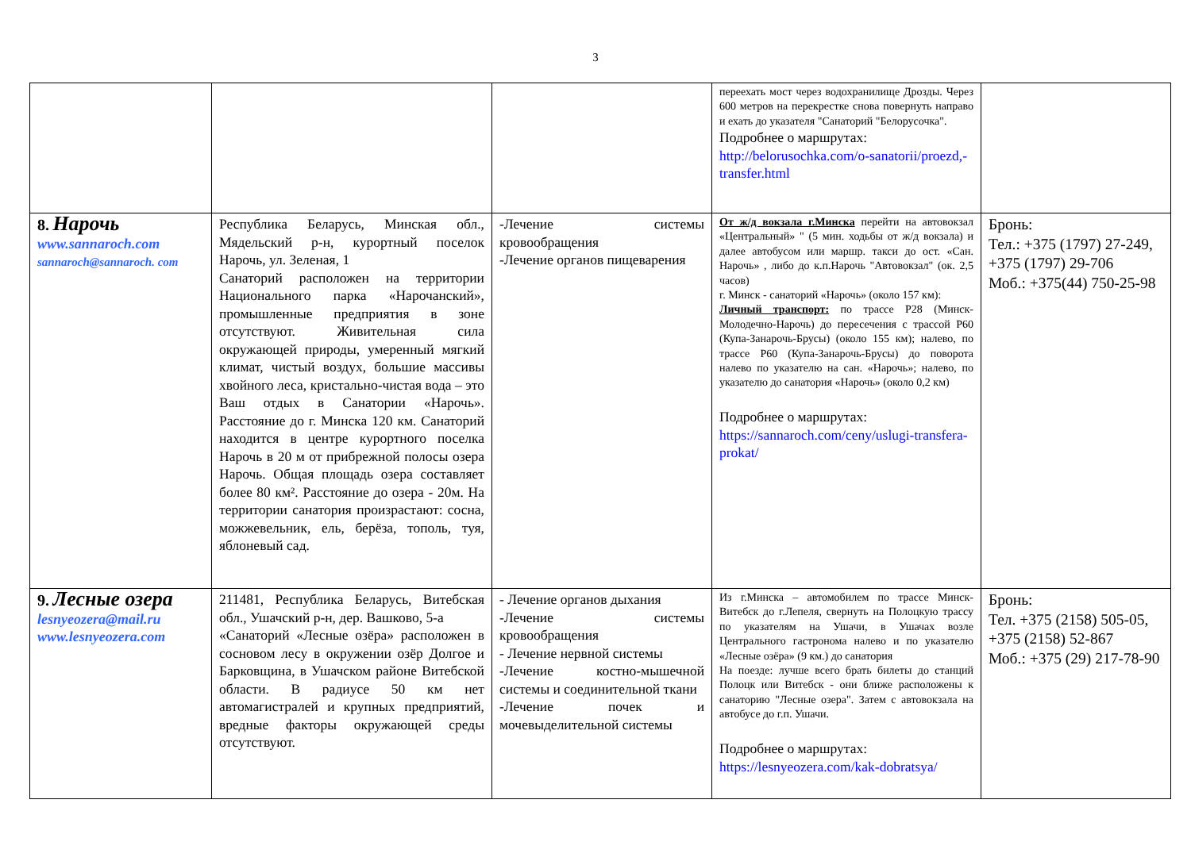3
| | | | переехать мост через водохранилище Дрозды. Через 600 метров на перекрестке снова повернуть направо и ехать до указателя "Санаторий "Белорусочка". Подробнее о маршрутах: http://belorusochka.com/o-sanatorii/proezd,-transfer.html | |
| 8. Нарочь www.sannaroch.com sannaroch@sannaroch. com | Республика Беларусь, Минская обл., Мядельский р-н, курортный поселок Нарочь, ул. Зеленая, 1 Санаторий расположен на территории Национального парка «Нарочанский», промышленные предприятия в зоне отсутствуют. Живительная сила окружающей природы, умеренный мягкий климат, чистый воздух, большие массивы хвойного леса, кристально-чистая вода – это Ваш отдых в Санатории «Нарочь». Расстояние до г. Минска 120 км. Санаторий находится в центре курортного поселка Нарочь в 20 м от прибрежной полосы озера Нарочь. Общая площадь озера составляет более 80 км². Расстояние до озера - 20м. На территории санатория произрастают: сосна, можжевельник, ель, берёза, тополь, туя, яблоневый сад. | -Лечение системы кровообращения -Лечение органов пищеварения | От ж/д вокзала г.Минска перейти на автовокзал «Центральный» " (5 мин. ходьбы от ж/д вокзала) и далее автобусом или маршр. такси до ост. «Сан. Нарочь» , либо до к.п.Нарочь "Автовокзал" (ок. 2,5 часов) г. Минск - санаторий «Нарочь» (около 157 км): Личный транспорт: по трассе Р28 (Минск-Молодечно-Нарочь) до пересечения с трассой Р60 (Купа-Занарочь-Брусы) (около 155 км); налево, по трассе Р60 (Купа-Занарочь-Брусы) до поворота налево по указателю на сан. «Нарочь»; налево, по указателю до санатория «Нарочь» (около 0,2 км) Подробнее о маршрутах: https://sannaroch.com/ceny/uslugi-transfera-prokat/ | Бронь: Тел.: +375 (1797) 27-249, +375 (1797) 29-706 Моб.: +375(44) 750-25-98 |
| 9. Лесные озера lesnyeozera@mail.ru www.lesnyeozera.com | 211481, Республика Беларусь, Витебская обл., Ушачский р-н, дер. Вашково, 5-а «Санаторий «Лесные озёра» расположен в сосновом лесу в окружении озёр Долгое и Барковщина, в Ушачском районе Витебской области. В радиусе 50 км нет автомагистралей и крупных предприятий, вредные факторы окружающей среды отсутствуют. | - Лечение органов дыхания -Лечение системы кровообращения - Лечение нервной системы -Лечение костно-мышечной системы и соединительной ткани -Лечение почек и мочевыделительной системы | Из г.Минска – автомобилем по трассе Минск-Витебск до г.Лепеля, свернуть на Полоцкую трассу по указателям на Ушачи, в Ушачах возле Центрального гастронома налево и по указателю «Лесные озёра» (9 км.) до санатория На поезде: лучше всего брать билеты до станций Полоцк или Витебск - они ближе расположены к санаторию "Лесные озера". Затем с автовокзала на автобусе до г.п. Ушачи. Подробнее о маршрутах: https://lesnyeozera.com/kak-dobratsya/ | Бронь: Тел. +375 (2158) 505-05, +375 (2158) 52-867 Моб.: +375 (29) 217-78-90 |